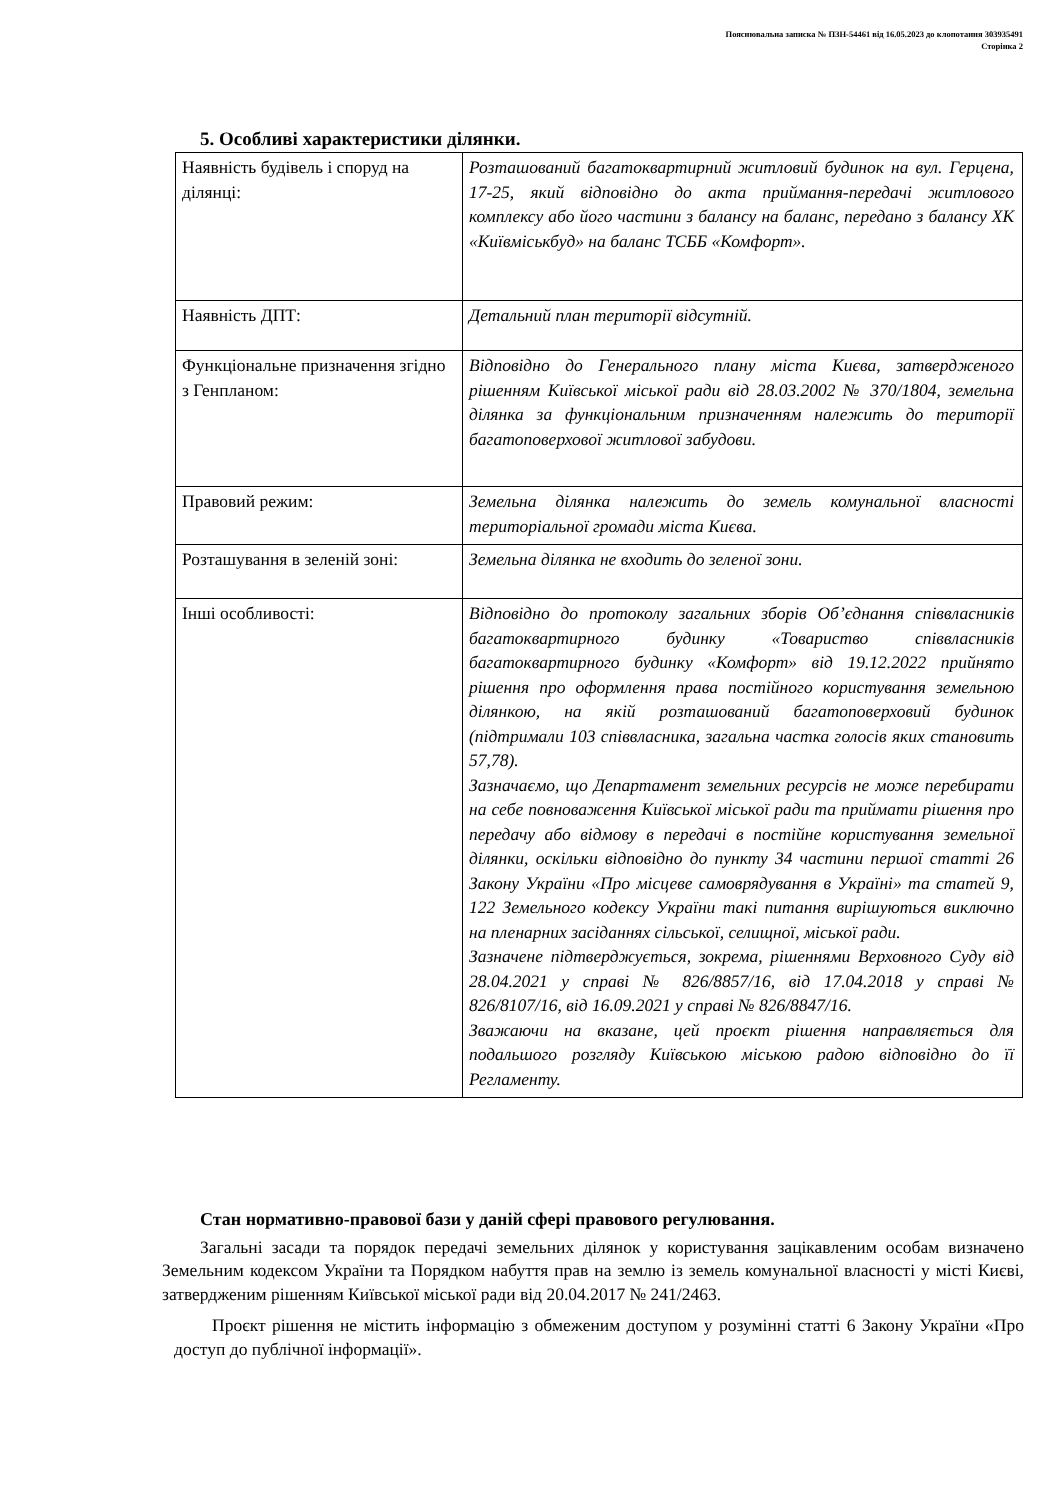Пояснювальна записка № ПЗН-54461 від 16.05.2023 до клопотання 303935491
Сторінка 2
5. Особливі характеристики ділянки.
| Наявність будівель і споруд на ділянці: | Розташований багатоквартирний житловий будинок на вул. Герцена, 17-25, який відповідно до акта приймання-передачі житлового комплексу або його частини з балансу на баланс, передано з балансу ХК «Київміськбуд» на баланс ТСББ «Комфорт». |
| Наявність ДПТ: | Детальний план території відсутній. |
| Функціональне призначення згідно з Генпланом: | Відповідно до Генерального плану міста Києва, затвердженого рішенням Київської міської ради від 28.03.2002 № 370/1804, земельна ділянка за функціональним призначенням належить до території багатоповерхової житлової забудови. |
| Правовий режим: | Земельна ділянка належить до земель комунальної власності територіальної громади міста Києва. |
| Розташування в зеленій зоні: | Земельна ділянка не входить до зеленої зони. |
| Інші особливості: | Відповідно до протоколу загальних зборів Об’єднання співвласників багатоквартирного будинку «Товариство співвласників багатоквартирного будинку «Комфорт» від 19.12.2022 прийнято рішення про оформлення права постійного користування земельною ділянкою, на якій розташований багатоповерховий будинок (підтримали 103 співвласника, загальна частка голосів яких становить 57,78). Зазначаємо, що Департамент земельних ресурсів не може перебирати на себе повноваження Київської міської ради та приймати рішення про передачу або відмову в передачі в постійне користування земельної ділянки, оскільки відповідно до пункту 34 частини першої статті 26 Закону України «Про місцеве самоврядування в Україні» та статей 9, 122 Земельного кодексу України такі питання вирішуються виключно на пленарних засіданнях сільської, селищної, міської ради. Зазначене підтверджується, зокрема, рішеннями Верховного Суду від 28.04.2021 у справі № 826/8857/16, від 17.04.2018 у справі № 826/8107/16, від 16.09.2021 у справі № 826/8847/16. Зважаючи на вказане, цей проєкт рішення направляється для подальшого розгляду Київською міською радою відповідно до її Регламенту. |
Стан нормативно-правової бази у даній сфері правового регулювання.
Загальні засади та порядок передачі земельних ділянок у користування зацікавленим особам визначено Земельним кодексом України та Порядком набуття прав на землю із земель комунальної власності у місті Києві, затвердженим рішенням Київської міської ради від 20.04.2017 № 241/2463.
Проєкт рішення не містить інформацію з обмеженим доступом у розумінні статті 6 Закону України «Про доступ до публічної інформації».